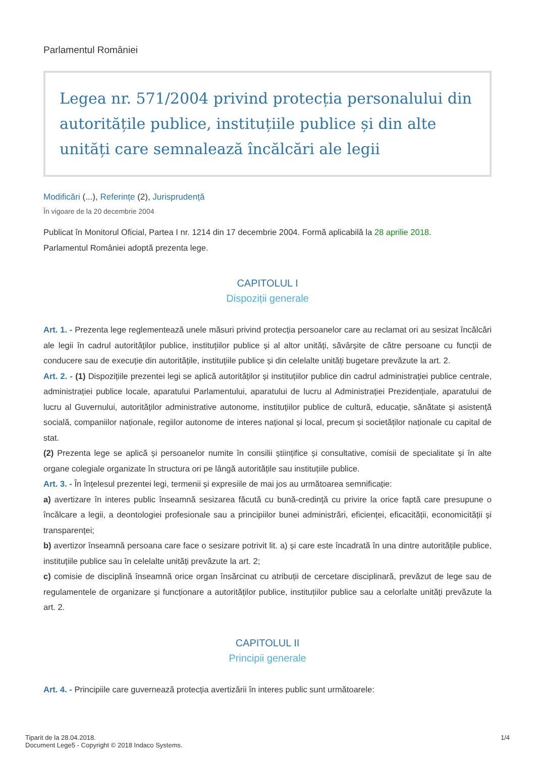Parlamentul României
Legea nr. 571/2004 privind protecția personalului din autoritățile publice, instituțiile publice și din alte unități care semnalează încălcări ale legii
Modificări (...), Referințe (2), Jurisprudență
În vigoare de la 20 decembrie 2004
Publicat în Monitorul Oficial, Partea I nr. 1214 din 17 decembrie 2004. Formă aplicabilă la 28 aprilie 2018.
Parlamentul României adoptă prezenta lege.
CAPITOLUL I
Dispoziții generale
Art. 1. - Prezenta lege reglementează unele măsuri privind protecția persoanelor care au reclamat ori au sesizat încălcări ale legii în cadrul autorităților publice, instituțiilor publice și al altor unități, săvârșite de către persoane cu funcții de conducere sau de execuție din autoritățile, instituțiile publice și din celelalte unități bugetare prevăzute la art. 2.
Art. 2. - (1) Dispozițiile prezentei legi se aplică autorităților și instituțiilor publice din cadrul administrației publice centrale, administrației publice locale, aparatului Parlamentului, aparatului de lucru al Administrației Prezidențiale, aparatului de lucru al Guvernului, autorităților administrative autonome, instituțiilor publice de cultură, educație, sănătate și asistență socială, companiilor naționale, regiilor autonome de interes național și local, precum și societăților naționale cu capital de stat.
(2) Prezenta lege se aplică și persoanelor numite în consilii științifice și consultative, comisii de specialitate și în alte organe colegiale organizate în structura ori pe lângă autoritățile sau instituțiile publice.
Art. 3. - În înțelesul prezentei legi, termenii și expresiile de mai jos au următoarea semnificație:
a) avertizare în interes public înseamnă sesizarea făcută cu bună-credință cu privire la orice faptă care presupune o încălcare a legii, a deontologiei profesionale sau a principiilor bunei administrări, eficienței, eficacității, economicității și transparenței;
b) avertizor înseamnă persoana care face o sesizare potrivit lit. a) și care este încadrată în una dintre autoritățile publice, instituțiile publice sau în celelalte unități prevăzute la art. 2;
c) comisie de disciplină înseamnă orice organ însărcinat cu atribuții de cercetare disciplinară, prevăzut de lege sau de regulamentele de organizare și funcționare a autorităților publice, instituțiilor publice sau a celorlalte unități prevăzute la art. 2.
CAPITOLUL II
Principii generale
Art. 4. - Principiile care guvernează protecția avertizării în interes public sunt următoarele:
Tiparit de la 28.04.2018.
Document Lege5 - Copyright © 2018 Indaco Systems.
1/4